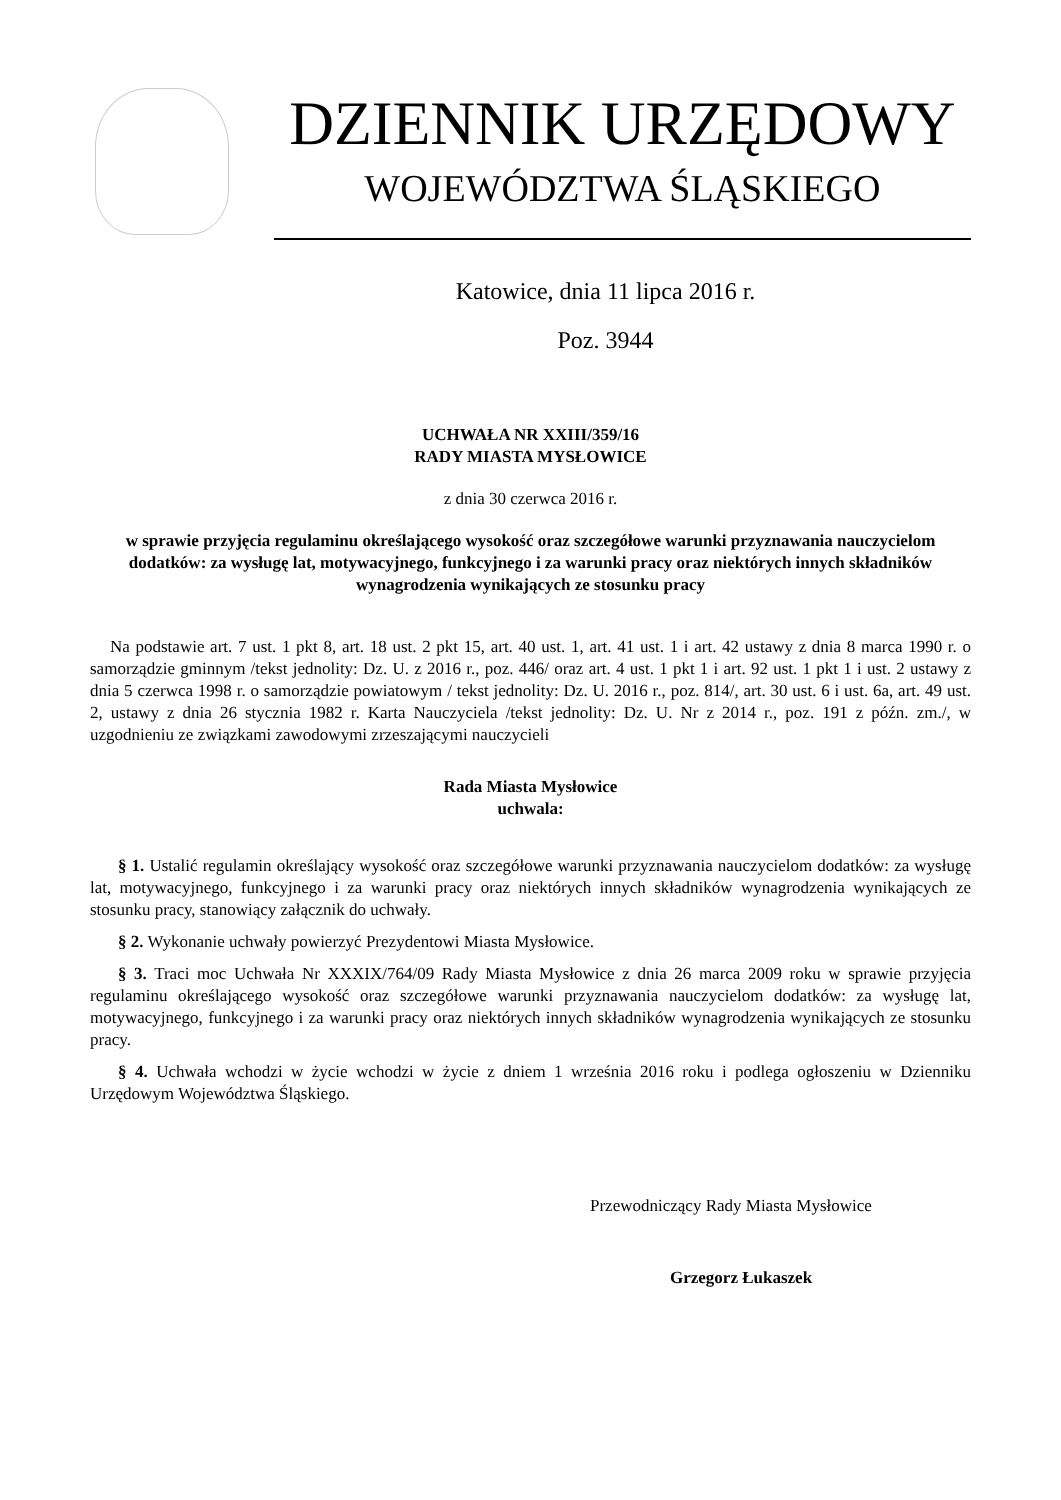DZIENNIK URZĘDOWY
WOJEWÓDZTWA ŚLĄSKIEGO
Katowice, dnia 11 lipca 2016 r.
Poz. 3944
UCHWAŁA NR XXIII/359/16
RADY MIASTA MYSŁOWICE
z dnia 30 czerwca 2016 r.
w sprawie przyjęcia regulaminu określającego wysokość oraz szczegółowe warunki przyznawania nauczycielom dodatków: za wysługę lat, motywacyjnego, funkcyjnego i za warunki pracy oraz niektórych innych składników wynagrodzenia wynikających ze stosunku pracy
Na podstawie art. 7 ust. 1 pkt 8, art. 18 ust. 2 pkt 15, art. 40 ust. 1, art. 41 ust. 1 i art. 42 ustawy z dnia 8 marca 1990 r. o samorządzie gminnym /tekst jednolity: Dz. U. z 2016 r., poz. 446/ oraz art. 4 ust. 1 pkt 1 i art. 92 ust. 1 pkt 1 i ust. 2 ustawy z dnia 5 czerwca 1998 r. o samorządzie powiatowym / tekst jednolity: Dz. U. 2016 r., poz. 814/, art. 30 ust. 6 i ust. 6a, art. 49 ust. 2, ustawy z dnia 26 stycznia 1982 r. Karta Nauczyciela /tekst jednolity: Dz. U. Nr z 2014 r., poz. 191 z późn. zm./, w uzgodnieniu ze związkami zawodowymi zrzeszającymi nauczycieli
Rada Miasta Mysłowice
uchwala:
§ 1. Ustalić regulamin określający wysokość oraz szczegółowe warunki przyznawania nauczycielom dodatków: za wysługę lat, motywacyjnego, funkcyjnego i za warunki pracy oraz niektórych innych składników wynagrodzenia wynikających ze stosunku pracy, stanowiący załącznik do uchwały.
§ 2. Wykonanie uchwały powierzyć Prezydentowi Miasta Mysłowice.
§ 3. Traci moc Uchwała Nr XXXIX/764/09 Rady Miasta Mysłowice z dnia 26 marca 2009 roku w sprawie przyjęcia regulaminu określającego wysokość oraz szczegółowe warunki przyznawania nauczycielom dodatków: za wysługę lat, motywacyjnego, funkcyjnego i za warunki pracy oraz niektórych innych składników wynagrodzenia wynikających ze stosunku pracy.
§ 4. Uchwała wchodzi w życie wchodzi w życie z dniem 1 września 2016 roku i podlega ogłoszeniu w Dzienniku Urzędowym Województwa Śląskiego.
Przewodniczący Rady Miasta Mysłowice
Grzegorz Łukaszek